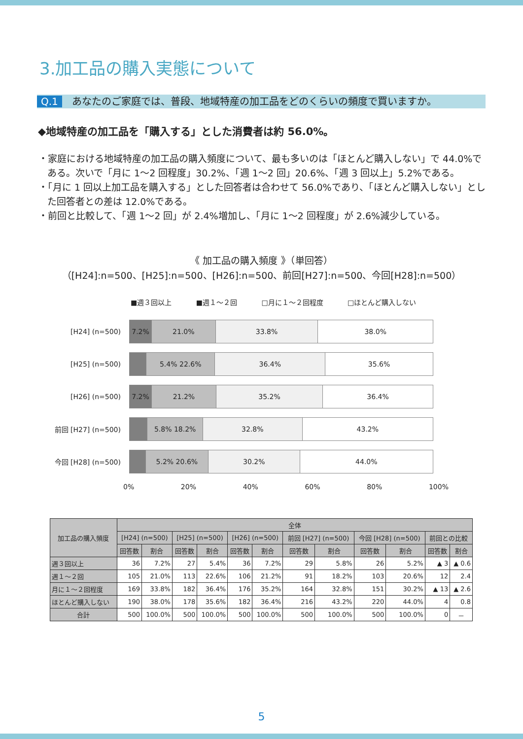3.加工品の購入実態について
Q.1 あなたのご家庭では、普段、地域特産の加工品をどのくらいの頻度で買いますか。
◆地域特産の加工品を「購入する」とした消費者は約 56.0%。
・家庭における地域特産の加工品の購入頻度について、最も多いのは「ほとんど購入しない」で 44.0%である。次いで「月に 1～2 回程度」30.2%、「週 1～2 回」20.6%、「週 3 回以上」5.2%である。
・「月に 1 回以上加工品を購入する」とした回答者は合わせて 56.0%であり、「ほとんど購入しない」とした回答者との差は 12.0%である。
・前回と比較して、「週 1～2 回」が 2.4%増加し、「月に 1～2 回程度」が 2.6%減少している。
《 加工品の購入頻度 》（単回答）
（[H24]:n=500、[H25]:n=500、[H26]:n=500、前回[H27]:n=500、今回[H28]:n=500）
■週３回以上 ■週１～２回 □月に１～２回程度 □ほとんど購入しない
[H24] (n=500)
7.2% 21.0% 33.8% 38.0%
[H25] (n=500)
5.4% 22.6% 36.4% 35.6%
[H26] (n=500)
7.2% 21.2% 35.2% 36.4%
前回 [H27] (n=500)
5.8% 18.2% 32.8% 43.2%
今回 [H28] (n=500)
5.2% 20.6% 30.2% 44.0%
0% 20% 40% 60% 80% 100%
| 加工品の購入頻度 | 全体 | | | | | | | | | | | |
| --- | --- | --- | --- | --- | --- | --- | --- | --- | --- | --- | --- | --- |
| | [H24] (n=500) | | [H25] (n=500) | | [H26] (n=500) | | 前回 [H27] (n=500) | | 今回 [H28] (n=500) | | 前回との比較 | |
| | 回答数 | 割合 | 回答数 | 割合 | 回答数 | 割合 | 回答数 | 割合 | 回答数 | 割合 | 回答数 | 割合 |
| 週３回以上 | 36 | 7.2% | 27 | 5.4% | 36 | 7.2% | 29 | 5.8% | 26 | 5.2% | ▲ 3 | ▲ 0.6 |
| 週１～２回 | 105 | 21.0% | 113 | 22.6% | 106 | 21.2% | 91 | 18.2% | 103 | 20.6% | 12 | 2.4 |
| 月に１～２回程度 | 169 | 33.8% | 182 | 36.4% | 176 | 35.2% | 164 | 32.8% | 151 | 30.2% | ▲ 13 | ▲ 2.6 |
| ほとんど購入しない | 190 | 38.0% | 178 | 35.6% | 182 | 36.4% | 216 | 43.2% | 220 | 44.0% | 4 | 0.8 |
| 合計 | 500 | 100.0% | 500 | 100.0% | 500 | 100.0% | 500 | 100.0% | 500 | 100.0% | 0 | － |
5